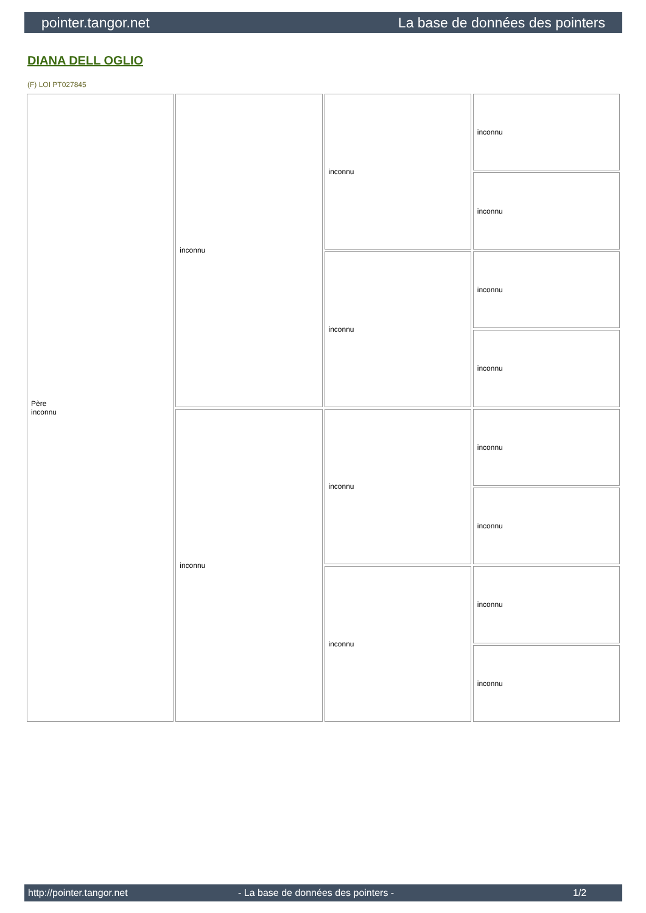pointer.tangor.net La base de données des pointers
DIANA DELL OGLIO
(F) LOI PT027845
| Père inconnu | inconnu | inconnu | inconnu |
| | | | inconnu |
| | | inconnu | inconnu |
| | | | inconnu |
| | inconnu | inconnu | inconnu |
| | | | inconnu |
| | | inconnu | inconnu |
| | | | inconnu |
http://pointer.tangor.net - La base de données des pointers - 1/2